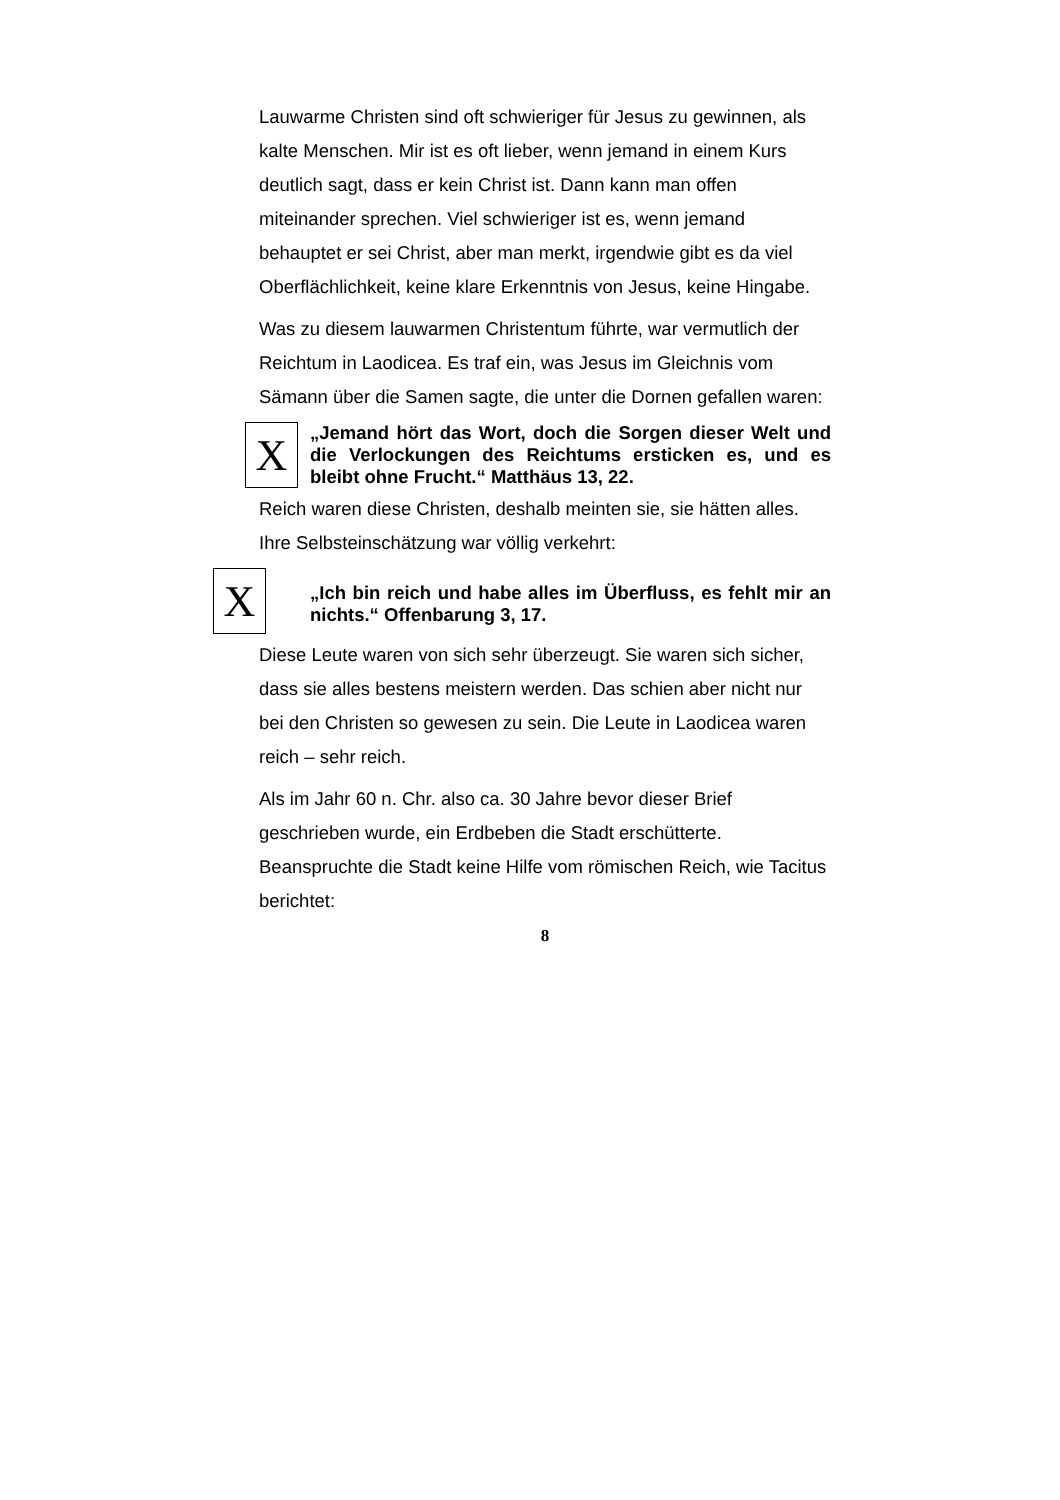Lauwarme Christen sind oft schwieriger für Jesus zu gewinnen, als kalte Menschen. Mir ist es oft lieber, wenn jemand in einem Kurs deutlich sagt, dass er kein Christ ist. Dann kann man offen miteinander sprechen. Viel schwieriger ist es, wenn jemand behauptet er sei Christ, aber man merkt, irgendwie gibt es da viel Oberflächlichkeit, keine klare Erkenntnis von Jesus, keine Hingabe.
Was zu diesem lauwarmen Christentum führte, war vermutlich der Reichtum in Laodicea. Es traf ein, was Jesus im Gleichnis vom Sämann über die Samen sagte, die unter die Dornen gefallen waren:
X
„Jemand hört das Wort, doch die Sorgen dieser Welt und die Verlockungen des Reichtums ersticken es, und es bleibt ohne Frucht.“ Matthäus 13, 22.
Reich waren diese Christen, deshalb meinten sie, sie hätten alles. Ihre Selbsteinschätzung war völlig verkehrt:
X
„Ich bin reich und habe alles im Überfluss, es fehlt mir an nichts.“ Offenbarung 3, 17.
Diese Leute waren von sich sehr überzeugt. Sie waren sich sicher, dass sie alles bestens meistern werden. Das schien aber nicht nur bei den Christen so gewesen zu sein. Die Leute in Laodicea waren reich – sehr reich.
Als im Jahr 60 n. Chr. also ca. 30 Jahre bevor dieser Brief geschrieben wurde, ein Erdbeben die Stadt erschütterte. Beanspruchte die Stadt keine Hilfe vom römischen Reich, wie Tacitus berichtet:
8